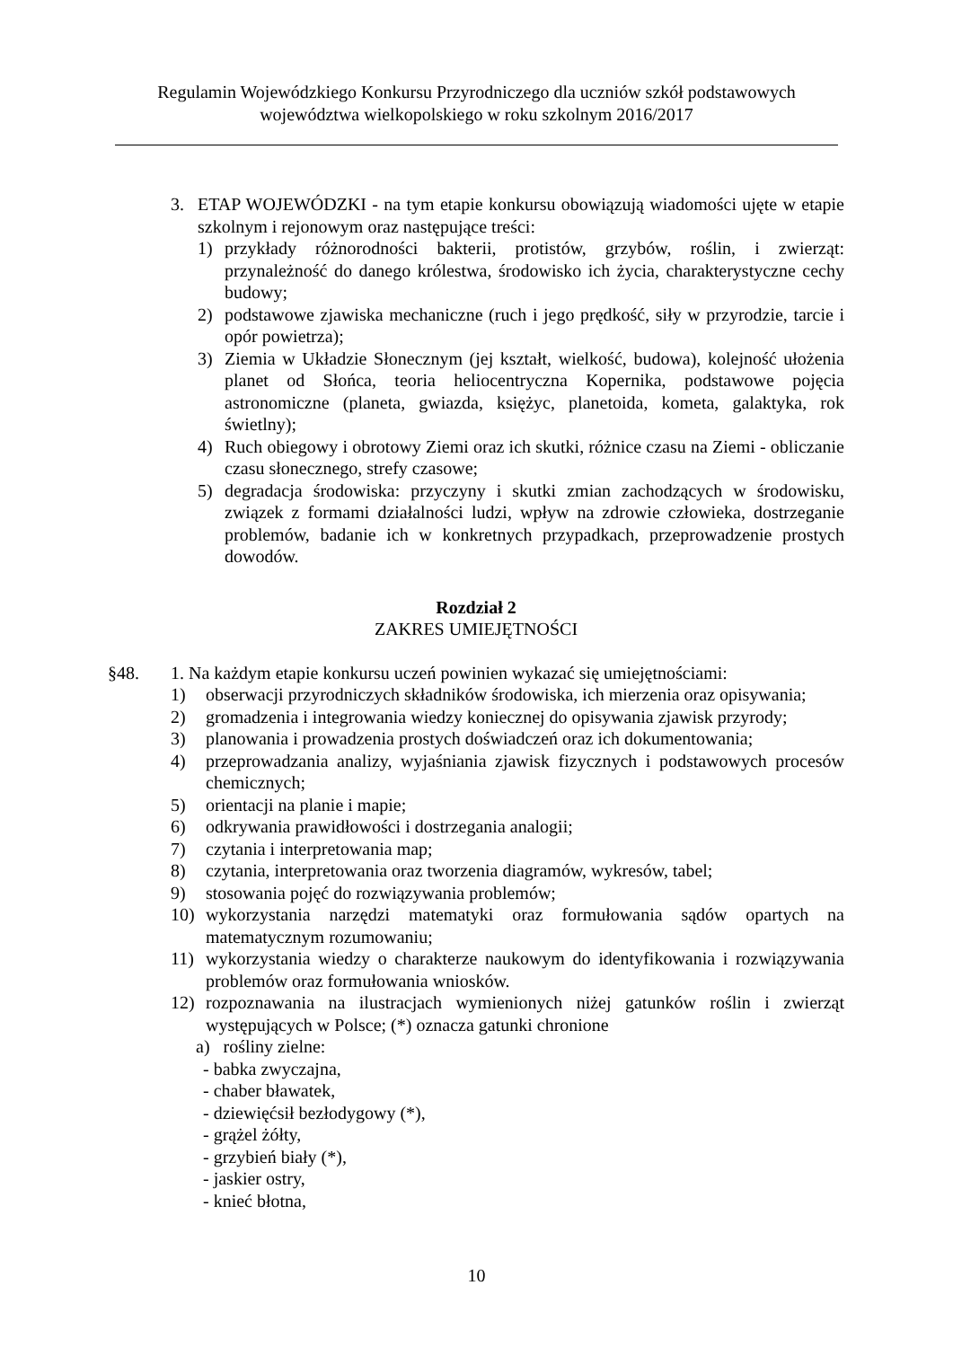Regulamin Wojewódzkiego Konkursu Przyrodniczego dla uczniów szkół podstawowych
województwa wielkopolskiego w roku szkolnym 2016/2017
3. ETAP WOJEWÓDZKI - na tym etapie konkursu obowiązują wiadomości ujęte w etapie szkolnym i rejonowym oraz następujące treści:
1) przykłady różnorodności bakterii, protistów, grzybów, roślin, i zwierząt: przynależność do danego królestwa, środowisko ich życia, charakterystyczne cechy budowy;
2) podstawowe zjawiska mechaniczne (ruch i jego prędkość, siły w przyrodzie, tarcie i opór powietrza);
3) Ziemia w Układzie Słonecznym (jej kształt, wielkość, budowa), kolejność ułożenia planet od Słońca, teoria heliocentryczna Kopernika, podstawowe pojęcia astronomiczne (planeta, gwiazda, księżyc, planetoida, kometa, galaktyka, rok świetlny);
4) Ruch obiegowy i obrotowy Ziemi oraz ich skutki, różnice czasu na Ziemi - obliczanie czasu słonecznego, strefy czasowe;
5) degradacja środowiska: przyczyny i skutki zmian zachodzących w środowisku, związek z formami działalności ludzi, wpływ na zdrowie człowieka, dostrzeganie problemów, badanie ich w konkretnych przypadkach, przeprowadzenie prostych dowodów.
Rozdział 2
ZAKRES UMIEJĘTNOŚCI
§48. 1. Na każdym etapie konkursu uczeń powinien wykazać się umiejętnościami:
1) obserwacji przyrodniczych składników środowiska, ich mierzenia oraz opisywania;
2) gromadzenia i integrowania wiedzy koniecznej do opisywania zjawisk przyrody;
3) planowania i prowadzenia prostych doświadczeń oraz ich dokumentowania;
4) przeprowadzania analizy, wyjaśniania zjawisk fizycznych i podstawowych procesów chemicznych;
5) orientacji na planie i mapie;
6) odkrywania prawidłowości i dostrzegania analogii;
7) czytania i interpretowania map;
8) czytania, interpretowania oraz tworzenia diagramów, wykresów, tabel;
9) stosowania pojęć do rozwiązywania problemów;
10) wykorzystania narzędzi matematyki oraz formułowania sądów opartych na matematycznym rozumowaniu;
11) wykorzystania wiedzy o charakterze naukowym do identyfikowania i rozwiązywania problemów oraz formułowania wniosków.
12) rozpoznawania na ilustracjach wymienionych niżej gatunków roślin i zwierząt występujących w Polsce; (*) oznacza gatunki chronione
a) rośliny zielne:
- babka zwyczajna,
- chaber bławatek,
- dziewięćsił bezłodygowy (*),
- grążel żółty,
- grzybień biały (*),
- jaskier ostry,
- knieć błotna,
10